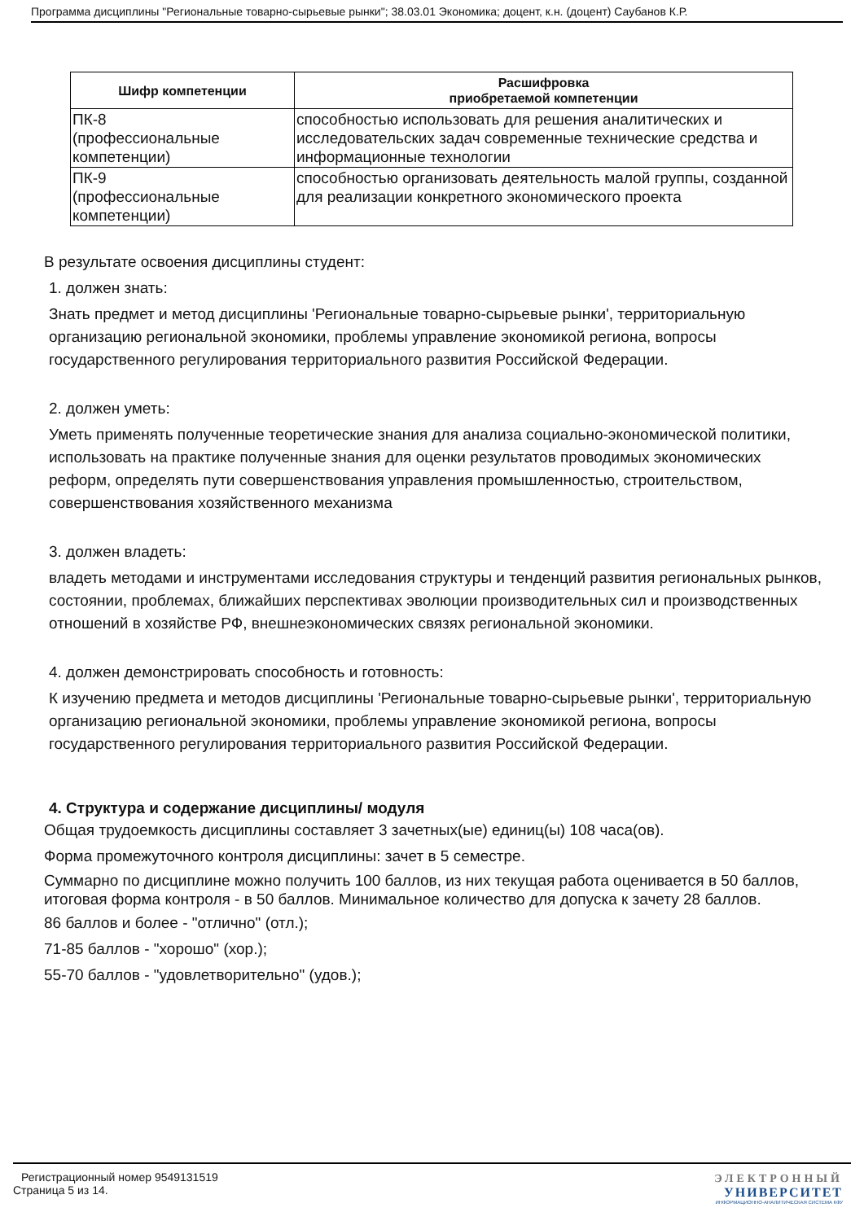Программа дисциплины "Региональные товарно-сырьевые рынки"; 38.03.01 Экономика; доцент, к.н. (доцент) Саубанов К.Р.
| Шифр компетенции | Расшифровка приобретаемой компетенции |
| --- | --- |
| ПК-8 (профессиональные компетенции) | способностью использовать для решения аналитических и исследовательских задач современные технические средства и информационные технологии |
| ПК-9 (профессиональные компетенции) | способностью организовать деятельность малой группы, созданной для реализации конкретного экономического проекта |
В результате освоения дисциплины студент:
1. должен знать:
Знать предмет и метод дисциплины 'Региональные товарно-сырьевые рынки', территориальную
организацию региональной экономики, проблемы управление экономикой региона, вопросы государственного регулирования территориального развития Российской Федерации.
2. должен уметь:
Уметь применять полученные теоретические знания для анализа социально-экономической политики, использовать на практике полученные знания для оценки результатов проводимых экономических реформ, определять пути совершенствования управления промышленностью, строительством, совершенствования хозяйственного механизма
3. должен владеть:
владеть методами и инструментами исследования структуры и тенденций развития региональных рынков,
состоянии, проблемах, ближайших перспективах эволюции производительных сил и производственных отношений в хозяйстве РФ, внешнеэкономических связях региональной экономики.
4. должен демонстрировать способность и готовность:
К изучению предмета и методов дисциплины 'Региональные товарно-сырьевые рынки', территориальную
организацию региональной экономики, проблемы управление экономикой региона, вопросы государственного регулирования территориального развития Российской Федерации.
4. Структура и содержание дисциплины/ модуля
Общая трудоемкость дисциплины составляет 3 зачетных(ые) единиц(ы) 108 часа(ов).
Форма промежуточного контроля дисциплины: зачет в 5 семестре.
Суммарно по дисциплине можно получить 100 баллов, из них текущая работа оценивается в 50 баллов, итоговая форма контроля - в 50 баллов. Минимальное количество для допуска к зачету 28 баллов.
86 баллов и более - "отлично" (отл.);
71-85 баллов - "хорошо" (хор.);
55-70 баллов - "удовлетворительно" (удов.);
Регистрационный номер 9549131519
Страница 5 из 14.
ЭЛЕКТРОННЫЙ
УНИВЕРСИТЕТ
ИНФОРМАЦИОННО-АНАЛИТИЧЕСКАЯ СИСТЕМА КФУ